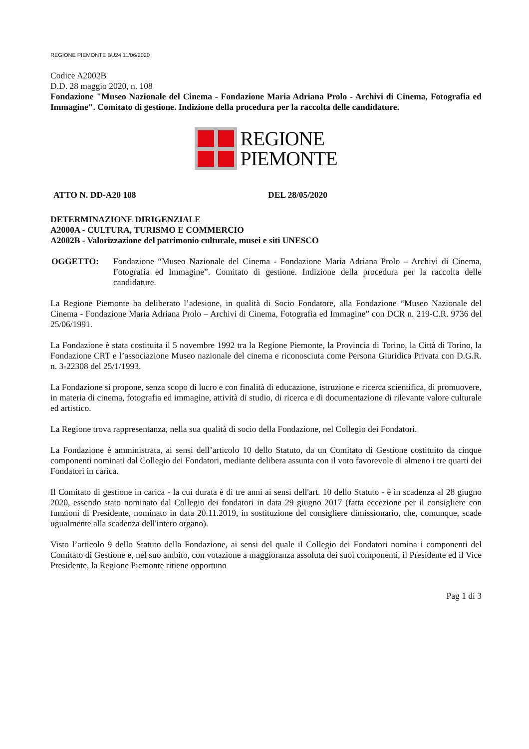REGIONE PIEMONTE BU24 11/06/2020
Codice A2002B
D.D. 28 maggio 2020, n. 108
Fondazione "Museo Nazionale del Cinema - Fondazione Maria Adriana Prolo - Archivi di Cinema, Fotografia ed Immagine". Comitato di gestione. Indizione della procedura per la raccolta delle candidature.
REGIONE
PIEMONTE
ATTO N. DD-A20 108 DEL 28/05/2020
DETERMINAZIONE DIRIGENZIALE
A2000A - CULTURA, TURISMO E COMMERCIO
A2002B - Valorizzazione del patrimonio culturale, musei e siti UNESCO
OGGETTO: Fondazione “Museo Nazionale del Cinema - Fondazione Maria Adriana Prolo – Archivi di Cinema, Fotografia ed Immagine”. Comitato di gestione. Indizione della procedura per la raccolta delle candidature.
La Regione Piemonte ha deliberato l’adesione, in qualità di Socio Fondatore, alla Fondazione “Museo Nazionale del Cinema - Fondazione Maria Adriana Prolo – Archivi di Cinema, Fotografia ed Immagine” con DCR n. 219-C.R. 9736 del 25/06/1991.
La Fondazione è stata costituita il 5 novembre 1992 tra la Regione Piemonte, la Provincia di Torino, la Città di Torino, la Fondazione CRT e l’associazione Museo nazionale del cinema e riconosciuta come Persona Giuridica Privata con D.G.R. n. 3-22308 del 25/1/1993.
La Fondazione si propone, senza scopo di lucro e con finalità di educazione, istruzione e ricerca scientifica, di promuovere, in materia di cinema, fotografia ed immagine, attività di studio, di ricerca e di documentazione di rilevante valore culturale ed artistico.
La Regione trova rappresentanza, nella sua qualità di socio della Fondazione, nel Collegio dei Fondatori.
La Fondazione è amministrata, ai sensi dell’articolo 10 dello Statuto, da un Comitato di Gestione costituito da cinque componenti nominati dal Collegio dei Fondatori, mediante delibera assunta con il voto favorevole di almeno i tre quarti dei Fondatori in carica.
Il Comitato di gestione in carica - la cui durata è di tre anni ai sensi dell'art. 10 dello Statuto - è in scadenza al 28 giugno 2020, essendo stato nominato dal Collegio dei fondatori in data 29 giugno 2017 (fatta eccezione per il consigliere con funzioni di Presidente, nominato in data 20.11.2019, in sostituzione del consigliere dimissionario, che, comunque, scade ugualmente alla scadenza dell'intero organo).
Visto l’articolo 9 dello Statuto della Fondazione, ai sensi del quale il Collegio dei Fondatori nomina i componenti del Comitato di Gestione e, nel suo ambito, con votazione a maggioranza assoluta dei suoi componenti, il Presidente ed il Vice Presidente, la Regione Piemonte ritiene opportuno
Pag 1 di 3